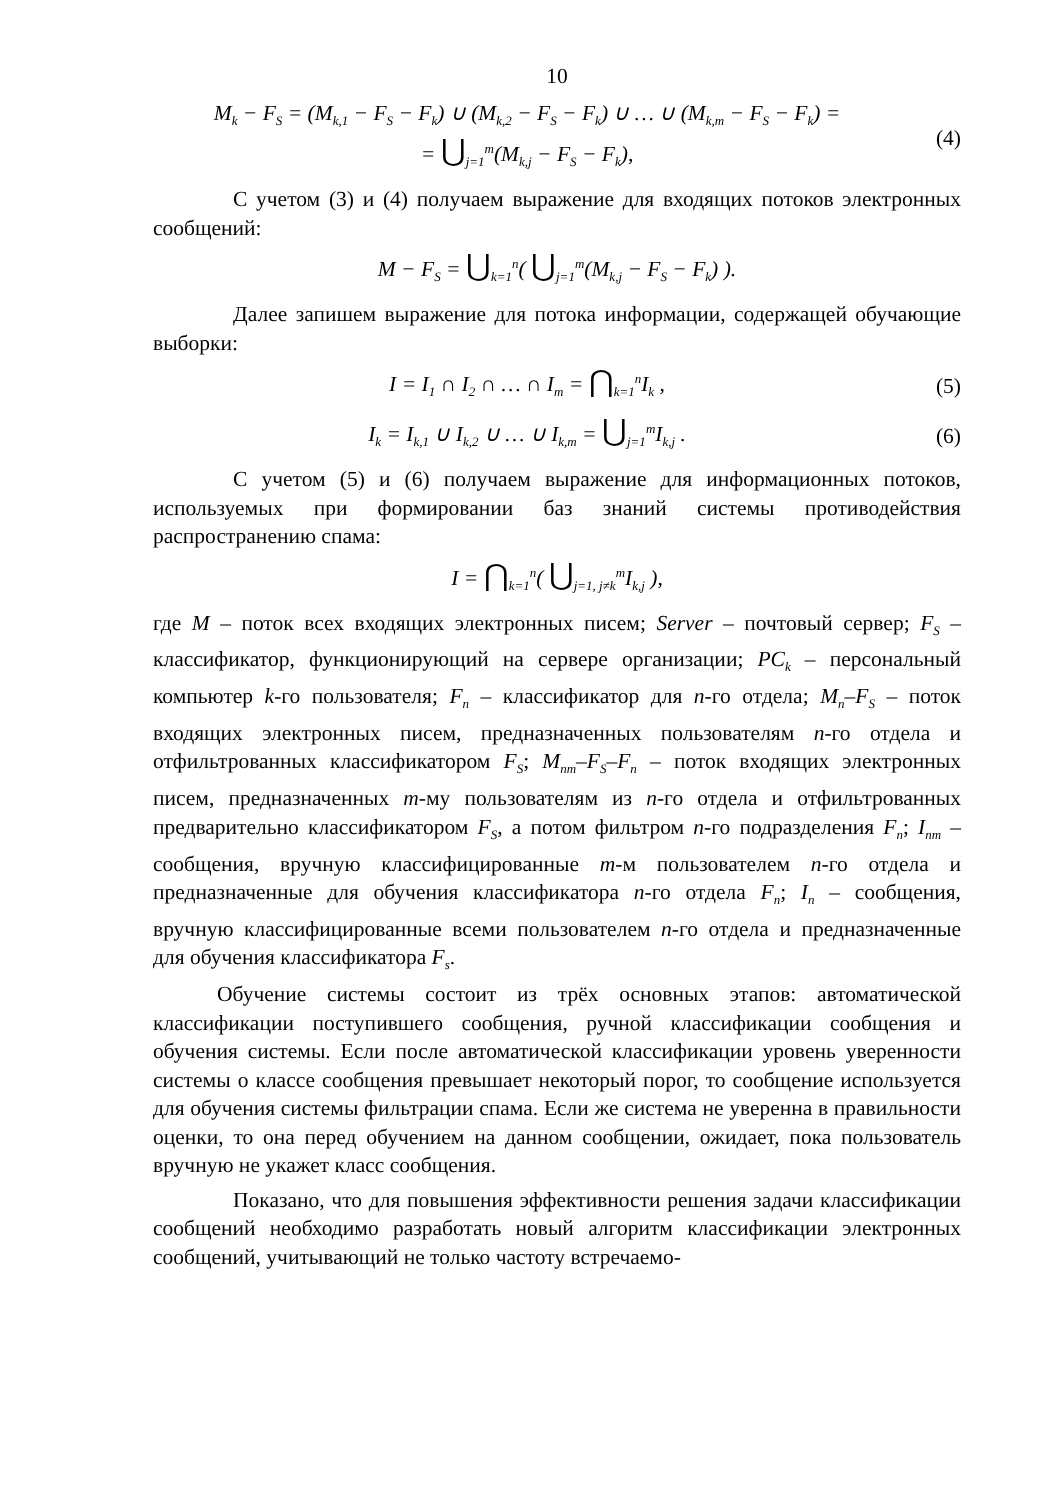10
M<sub>k</sub> − F<sub>S</sub> = (M<sub>k,1</sub> − F<sub>S</sub> − F<sub>k</sub>) ∪ (M<sub>k,2</sub> − F<sub>S</sub> − F<sub>k</sub>) ∪ … ∪ (M<sub>k,m</sub> − F<sub>S</sub> − F<sub>k</sub>) =
= ⋃<sub>j=1</sub><sup>m</sup>(M<sub>k,j</sub> − F<sub>S</sub> − F<sub>k</sub>),
(4)
С учетом (3) и (4) получаем выражение для входящих потоков электронных сообщений:
M − F<sub>S</sub> = ⋃<sub>k=1</sub><sup>n</sup>( ⋃<sub>j=1</sub><sup>m</sup>(M<sub>k,j</sub> − F<sub>S</sub> − F<sub>k</sub>) ).
Далее запишем выражение для потока информации, содержащей обучающие выборки:
I = I<sub>1</sub> ∩ I<sub>2</sub> ∩ … ∩ I<sub>m</sub> = ⋂<sub>k=1</sub><sup>n</sup>I<sub>k</sub> ,
(5)
I<sub>k</sub> = I<sub>k,1</sub> ∪ I<sub>k,2</sub> ∪ … ∪ I<sub>k,m</sub> = ⋃<sub>j=1</sub><sup>m</sup>I<sub>k,j</sub> .
(6)
С учетом (5) и (6) получаем выражение для информационных потоков, используемых при формировании баз знаний системы противодействия распространению спама:
I = ⋂<sub>k=1</sub><sup>n</sup>( ⋃<sub>j=1, j≠k</sub><sup>m</sup>I<sub>k,j</sub> ),
где M – поток всех входящих электронных писем; Server – почтовый сервер; F<sub>S</sub> –классификатор, функционирующий на сервере организации; PC<sub>k</sub> – персональный компьютер k-го пользователя; F<sub>n</sub> – классификатор для n-го отдела; M<sub>n</sub>–F<sub>S</sub> – поток входящих электронных писем, предназначенных пользователям n-го отдела и отфильтрованных классификатором F<sub>S</sub>; M<sub>nm</sub>–F<sub>S</sub>–F<sub>n</sub> – поток входящих электронных писем, предназначенных m-му пользователям из n-го отдела и отфильтрованных предварительно классификатором F<sub>S</sub>, а потом фильтром n-го подразделения F<sub>n</sub>; I<sub>nm</sub> – сообщения, вручную классифицированные m-м пользователем n-го отдела и предназначенные для обучения классификатора n-го отдела F<sub>n</sub>; I<sub>n</sub> – сообщения, вручную классифицированные всеми пользователем n-го отдела и предназначенные для обучения классификатора F<sub>s</sub>.
Обучение системы состоит из трёх основных этапов: автоматической классификации поступившего сообщения, ручной классификации сообщения и обучения системы. Если после автоматической классификации уровень уверенности системы о классе сообщения превышает некоторый порог, то сообщение используется для обучения системы фильтрации спама. Если же система не уверенна в правильности оценки, то она перед обучением на данном сообщении, ожидает, пока пользователь вручную не укажет класс сообщения.
Показано, что для повышения эффективности решения задачи классификации сообщений необходимо разработать новый алгоритм классификации электронных сообщений, учитывающий не только частоту встречаемо-